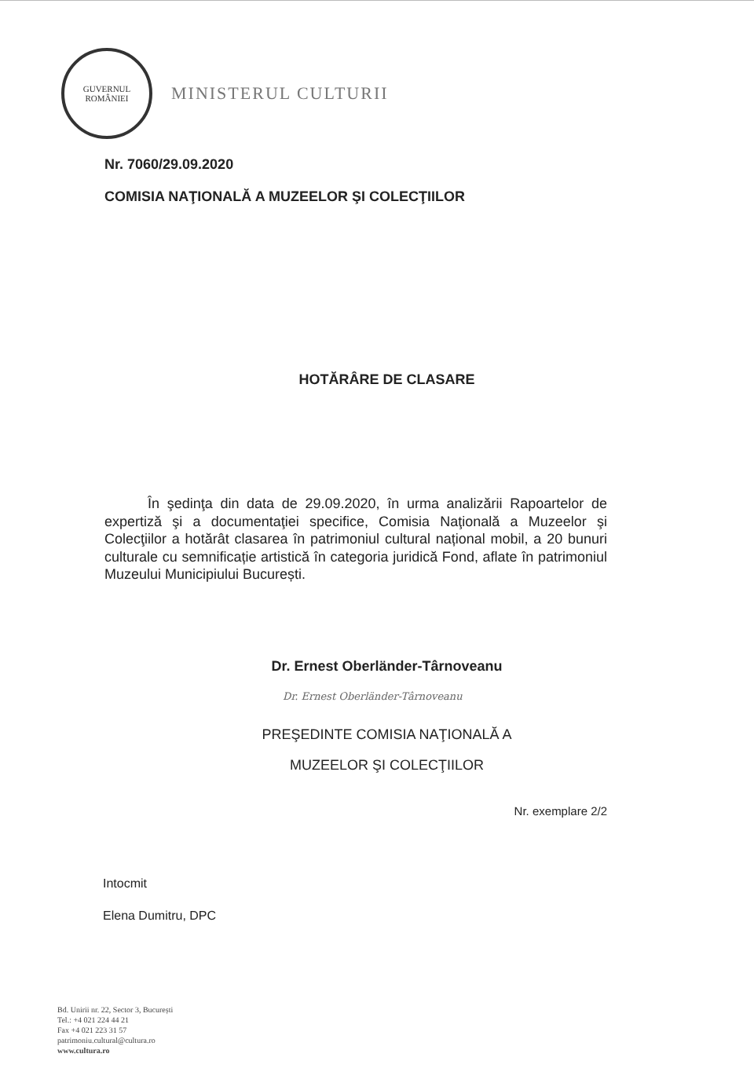GUVERNUL
ROMÂNIEI
MINISTERUL CULTURII
Nr. 7060/29.09.2020
COMISIA NAŢIONALĂ A MUZEELOR ŞI COLECŢIILOR
HOTĂRÂRE DE CLASARE
În şedinţa din data de 29.09.2020, în urma analizării Rapoartelor de expertiză şi a documentaţiei specifice, Comisia Naţională a Muzeelor şi Colecţiilor a hotărât clasarea în patrimoniul cultural național mobil, a 20 bunuri culturale cu semnificație artistică în categoria juridică Fond, aflate în patrimoniul Muzeului Municipiului București.
Dr. Ernest Oberländer-Târnoveanu
Dr. Ernest Oberländer-Târnoveanu
PREŞEDINTE COMISIA NAŢIONALĂ A
MUZEELOR ŞI COLECŢIILOR
Nr. exemplare 2/2
Intocmit
Elena Dumitru, DPC
Bd. Unirii nr. 22, Sector 3, București
Tel.: +4 021 224 44 21
Fax +4 021 223 31 57
patrimoniu.cultural@cultura.ro
www.cultura.ro